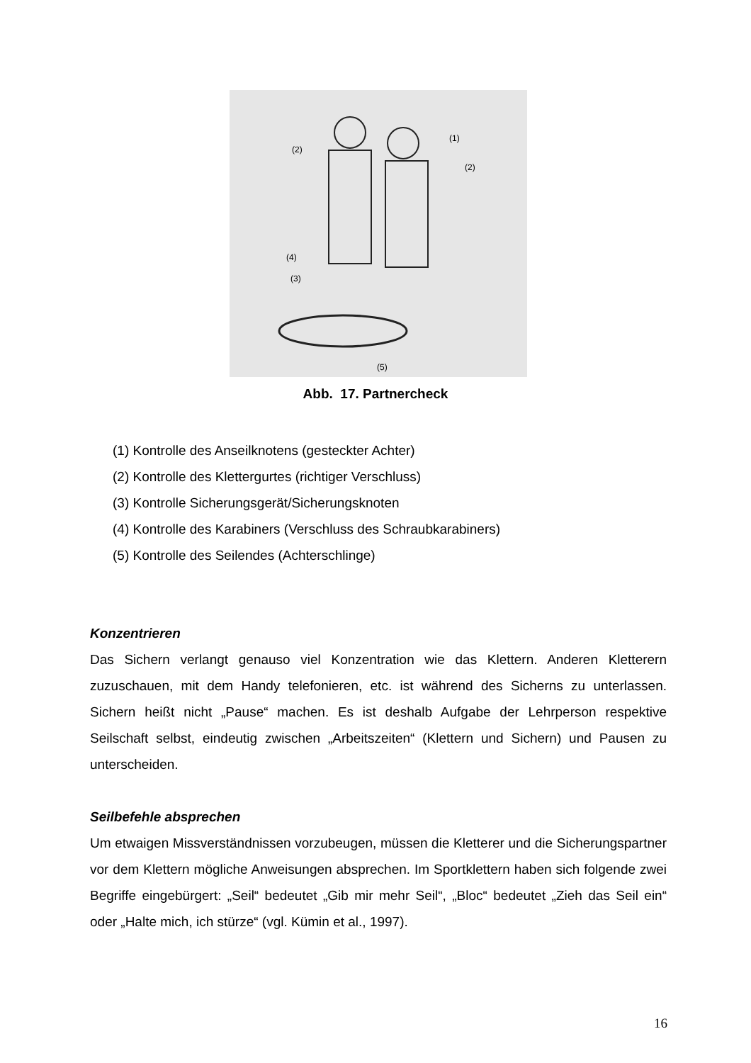(2)
(1)
(2)
(4)
(3)
(5)
Abb. 17. Partnercheck
(1) Kontrolle des Anseilknotens (gesteckter Achter)
(2) Kontrolle des Klettergurtes (richtiger Verschluss)
(3) Kontrolle Sicherungsgerät/Sicherungsknoten
(4) Kontrolle des Karabiners (Verschluss des Schraubkarabiners)
(5) Kontrolle des Seilendes (Achterschlinge)
Konzentrieren
Das Sichern verlangt genauso viel Konzentration wie das Klettern. Anderen Kletterern zuzuschauen, mit dem Handy telefonieren, etc. ist während des Sicherns zu unterlassen. Sichern heißt nicht „Pause“ machen. Es ist deshalb Aufgabe der Lehrperson respektive Seilschaft selbst, eindeutig zwischen „Arbeitszeiten“ (Klettern und Sichern) und Pausen zu unterscheiden.
Seilbefehle absprechen
Um etwaigen Missverständnissen vorzubeugen, müssen die Kletterer und die Sicherungspartner vor dem Klettern mögliche Anweisungen absprechen. Im Sportklettern haben sich folgende zwei Begriffe eingebürgert: „Seil“ bedeutet „Gib mir mehr Seil“, „Bloc“ bedeutet „Zieh das Seil ein“ oder „Halte mich, ich stürze“ (vgl. Kümin et al., 1997).
16